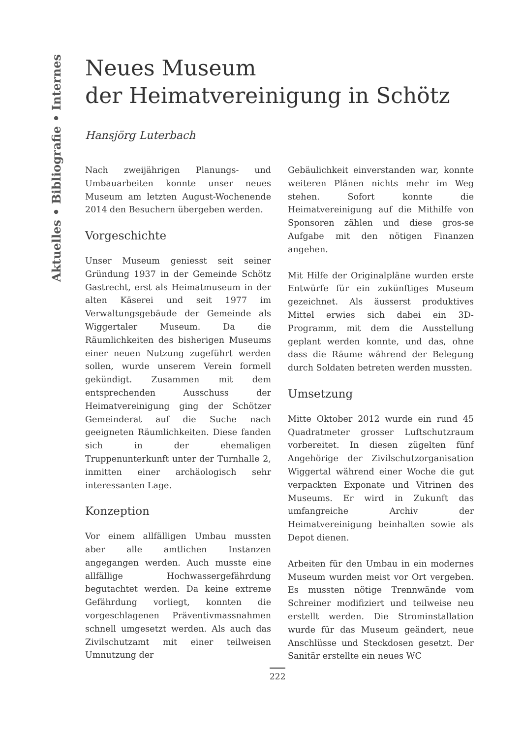Aktuelles • Bibliografie • Internes
Neues Museum
der Heimatvereinigung in Schötz
Hansjörg Luterbach
Nach zweijährigen Planungs- und Umbauarbeiten konnte unser neues Museum am letzten August-Wochenende 2014 den Besuchern übergeben werden.
Vorgeschichte
Unser Museum geniesst seit seiner Gründung 1937 in der Gemeinde Schötz Gastrecht, erst als Heimatmuseum in der alten Käserei und seit 1977 im Verwaltungsgebäude der Gemeinde als Wiggertaler Museum. Da die Räumlichkeiten des bisherigen Museums einer neuen Nutzung zugeführt werden sollen, wurde unserem Verein formell gekündigt. Zusammen mit dem entsprechenden Ausschuss der Heimatvereinigung ging der Schötzer Gemeinderat auf die Suche nach geeigneten Räumlichkeiten. Diese fanden sich in der ehemaligen Truppenunterkunft unter der Turnhalle 2, inmitten einer archäologisch sehr interessanten Lage.
Konzeption
Vor einem allfälligen Umbau mussten aber alle amtlichen Instanzen angegangen werden. Auch musste eine allfällige Hochwassergefährdung begutachtet werden. Da keine extreme Gefährdung vorliegt, konnten die vorgeschlagenen Präventivmassnahmen schnell umgesetzt werden. Als auch das Zivilschutzamt mit einer teilweisen Umnutzung der
Gebäulichkeit einverstanden war, konnte weiteren Plänen nichts mehr im Weg stehen. Sofort konnte die Heimatvereinigung auf die Mithilfe von Sponsoren zählen und diese gros-se Aufgabe mit den nötigen Finanzen angehen.
Mit Hilfe der Originalpläne wurden erste Entwürfe für ein zukünftiges Museum gezeichnet. Als äusserst produktives Mittel erwies sich dabei ein 3D-Programm, mit dem die Ausstellung geplant werden konnte, und das, ohne dass die Räume während der Belegung durch Soldaten betreten werden mussten.
Umsetzung
Mitte Oktober 2012 wurde ein rund 45 Quadratmeter grosser Luftschutzraum vorbereitet. In diesen zügelten fünf Angehörige der Zivilschutzorganisation Wiggertal während einer Woche die gut verpackten Exponate und Vitrinen des Museums. Er wird in Zukunft das umfangreiche Archiv der Heimatvereinigung beinhalten sowie als Depot dienen.
Arbeiten für den Umbau in ein modernes Museum wurden meist vor Ort vergeben. Es mussten nötige Trennwände vom Schreiner modifiziert und teilweise neu erstellt werden. Die Strominstallation wurde für das Museum geändert, neue Anschlüsse und Steckdosen gesetzt. Der Sanitär erstellte ein neues WC
222